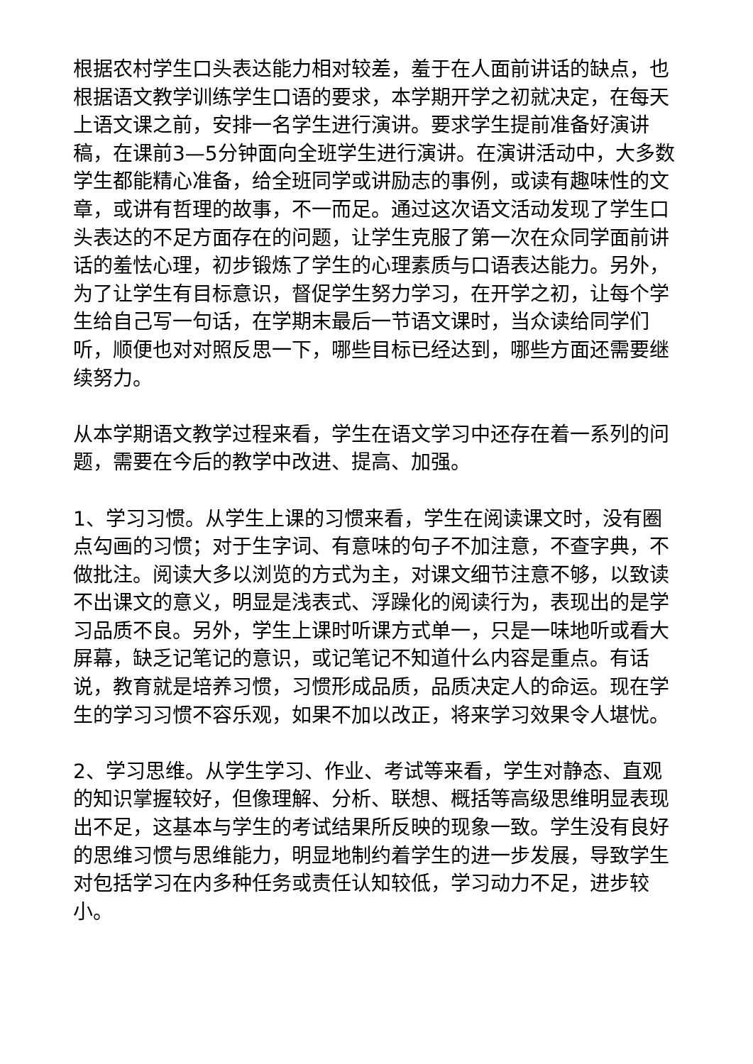根据农村学生口头表达能力相对较差，羞于在人面前讲话的缺点，也根据语文教学训练学生口语的要求，本学期开学之初就决定，在每天上语文课之前，安排一名学生进行演讲。要求学生提前准备好演讲稿，在课前3—5分钟面向全班学生进行演讲。在演讲活动中，大多数学生都能精心准备，给全班同学或讲励志的事例，或读有趣味性的文章，或讲有哲理的故事，不一而足。通过这次语文活动发现了学生口头表达的不足方面存在的问题，让学生克服了第一次在众同学面前讲话的羞怯心理，初步锻炼了学生的心理素质与口语表达能力。另外，为了让学生有目标意识，督促学生努力学习，在开学之初，让每个学生给自己写一句话，在学期末最后一节语文课时，当众读给同学们听，顺便也对对照反思一下，哪些目标已经达到，哪些方面还需要继续努力。
从本学期语文教学过程来看，学生在语文学习中还存在着一系列的问题，需要在今后的教学中改进、提高、加强。
1、学习习惯。从学生上课的习惯来看，学生在阅读课文时，没有圈点勾画的习惯；对于生字词、有意味的句子不加注意，不查字典，不做批注。阅读大多以浏览的方式为主，对课文细节注意不够，以致读不出课文的意义，明显是浅表式、浮躁化的阅读行为，表现出的是学习品质不良。另外，学生上课时听课方式单一，只是一味地听或看大屏幕，缺乏记笔记的意识，或记笔记不知道什么内容是重点。有话说，教育就是培养习惯，习惯形成品质，品质决定人的命运。现在学生的学习习惯不容乐观，如果不加以改正，将来学习效果令人堪忧。
2、学习思维。从学生学习、作业、考试等来看，学生对静态、直观的知识掌握较好，但像理解、分析、联想、概括等高级思维明显表现出不足，这基本与学生的考试结果所反映的现象一致。学生没有良好的思维习惯与思维能力，明显地制约着学生的进一步发展，导致学生对包括学习在内多种任务或责任认知较低，学习动力不足，进步较小。